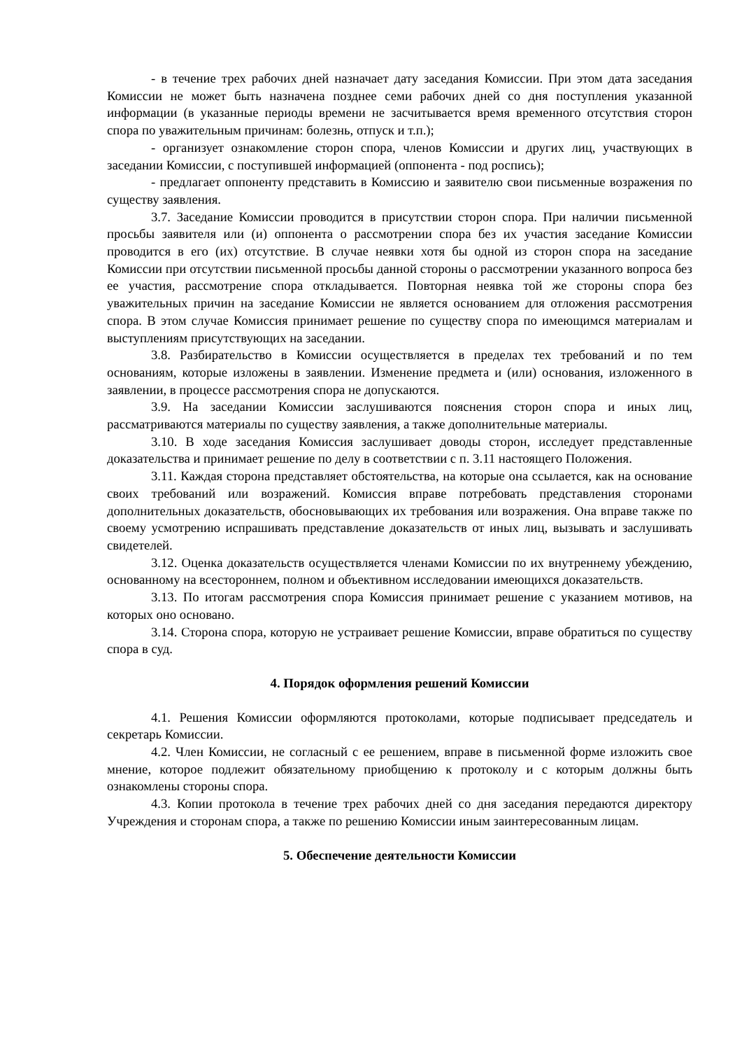- в течение трех рабочих дней назначает дату заседания Комиссии. При этом дата заседания Комиссии не может быть назначена позднее семи рабочих дней со дня поступления указанной информации (в указанные периоды времени не засчитывается время временного отсутствия сторон спора по уважительным причинам: болезнь, отпуск и т.п.);
- организует ознакомление сторон спора, членов Комиссии и других лиц, участвующих в заседании Комиссии, с поступившей информацией (оппонента - под роспись);
- предлагает оппоненту представить в Комиссию и заявителю свои письменные возражения по существу заявления.
3.7. Заседание Комиссии проводится в присутствии сторон спора. При наличии письменной просьбы заявителя или (и) оппонента о рассмотрении спора без их участия заседание Комиссии проводится в его (их) отсутствие. В случае неявки хотя бы одной из сторон спора на заседание Комиссии при отсутствии письменной просьбы данной стороны о рассмотрении указанного вопроса без ее участия, рассмотрение спора откладывается. Повторная неявка той же стороны спора без уважительных причин на заседание Комиссии не является основанием для отложения рассмотрения спора. В этом случае Комиссия принимает решение по существу спора по имеющимся материалам и выступлениям присутствующих на заседании.
3.8. Разбирательство в Комиссии осуществляется в пределах тех требований и по тем основаниям, которые изложены в заявлении. Изменение предмета и (или) основания, изложенного в заявлении, в процессе рассмотрения спора не допускаются.
3.9. На заседании Комиссии заслушиваются пояснения сторон спора и иных лиц, рассматриваются материалы по существу заявления, а также дополнительные материалы.
3.10. В ходе заседания Комиссия заслушивает доводы сторон, исследует представленные доказательства и принимает решение по делу в соответствии с п. 3.11 настоящего Положения.
3.11. Каждая сторона представляет обстоятельства, на которые она ссылается, как на основание своих требований или возражений. Комиссия вправе потребовать представления сторонами дополнительных доказательств, обосновывающих их требования или возражения. Она вправе также по своему усмотрению испрашивать представление доказательств от иных лиц, вызывать и заслушивать свидетелей.
3.12. Оценка доказательств осуществляется членами Комиссии по их внутреннему убеждению, основанному на всестороннем, полном и объективном исследовании имеющихся доказательств.
3.13. По итогам рассмотрения спора Комиссия принимает решение с указанием мотивов, на которых оно основано.
3.14. Сторона спора, которую не устраивает решение Комиссии, вправе обратиться по существу спора в суд.
4. Порядок оформления решений Комиссии
4.1. Решения Комиссии оформляются протоколами, которые подписывает председатель и секретарь Комиссии.
4.2. Член Комиссии, не согласный с ее решением, вправе в письменной форме изложить свое мнение, которое подлежит обязательному приобщению к протоколу и с которым должны быть ознакомлены стороны спора.
4.3. Копии протокола в течение трех рабочих дней со дня заседания передаются директору Учреждения и сторонам спора, а также по решению Комиссии иным заинтересованным лицам.
5. Обеспечение деятельности Комиссии